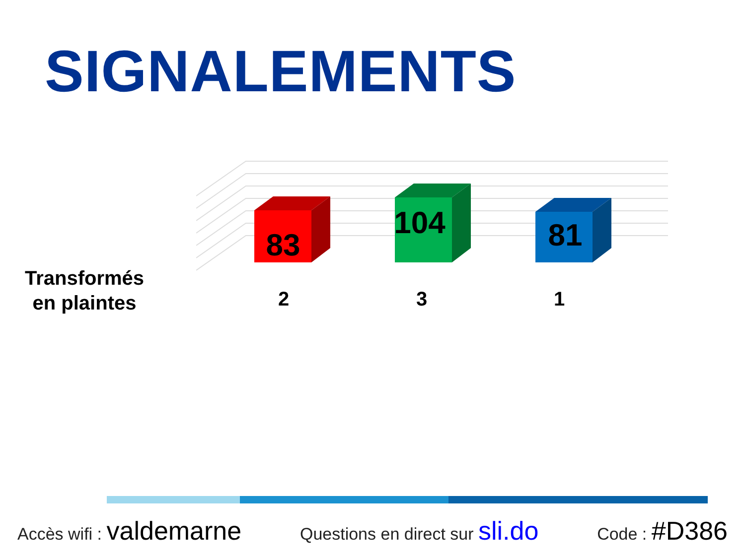SIGNALEMENTS
Transformés
en plaintes
83
104
81
2 3 1
Accès wifi : valdemarne Questions en direct sur sli.do Code : #D386